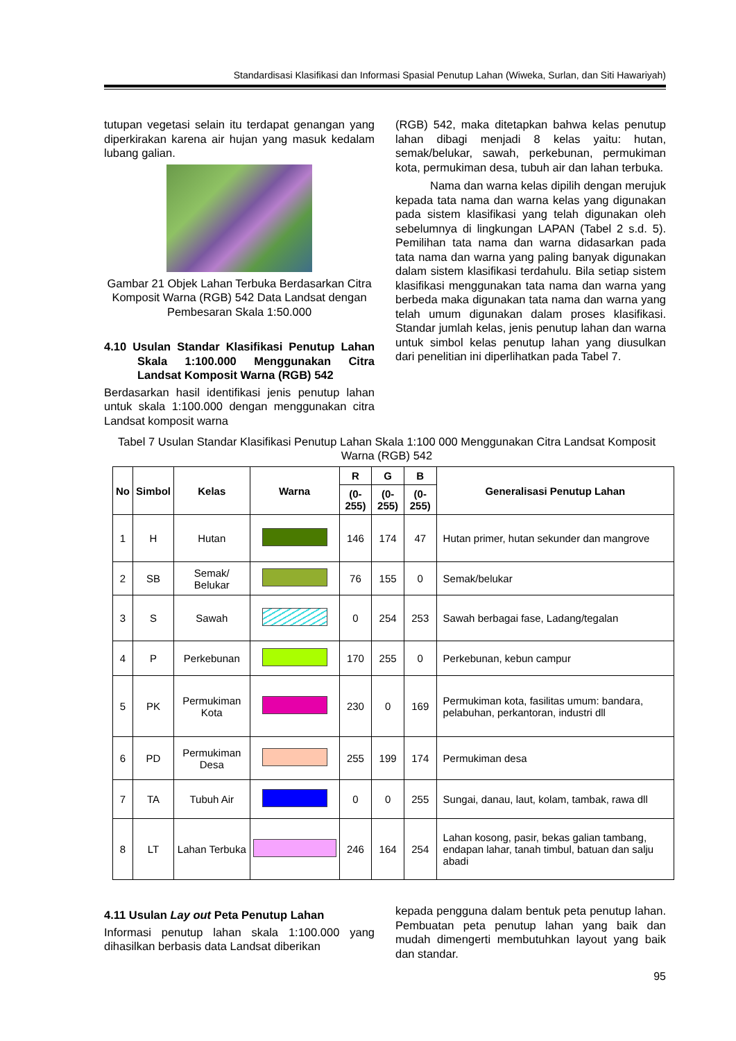Standardisasi Klasifikasi dan Informasi Spasial Penutup Lahan (Wiweka, Surlan, dan Siti Hawariyah)
tutupan vegetasi selain itu terdapat genangan yang diperkirakan karena air hujan yang masuk kedalam lubang galian.
Gambar 21 Objek Lahan Terbuka Berdasarkan Citra Komposit Warna (RGB) 542 Data Landsat dengan Pembesaran Skala 1:50.000
4.10 Usulan Standar Klasifikasi Penutup Lahan Skala 1:100.000 Menggunakan Citra Landsat Komposit Warna (RGB) 542
Berdasarkan hasil identifikasi jenis penutup lahan untuk skala 1:100.000 dengan menggunakan citra Landsat komposit warna
(RGB) 542, maka ditetapkan bahwa kelas penutup lahan dibagi menjadi 8 kelas yaitu: hutan, semak/belukar, sawah, perkebunan, permukiman kota, permukiman desa, tubuh air dan lahan terbuka.
Nama dan warna kelas dipilih dengan merujuk kepada tata nama dan warna kelas yang digunakan pada sistem klasifikasi yang telah digunakan oleh sebelumnya di lingkungan LAPAN (Tabel 2 s.d. 5). Pemilihan tata nama dan warna didasarkan pada tata nama dan warna yang paling banyak digunakan dalam sistem klasifikasi terdahulu. Bila setiap sistem klasifikasi menggunakan tata nama dan warna yang berbeda maka digunakan tata nama dan warna yang telah umum digunakan dalam proses klasifikasi. Standar jumlah kelas, jenis penutup lahan dan warna untuk simbol kelas penutup lahan yang diusulkan dari penelitian ini diperlihatkan pada Tabel 7.
Tabel 7 Usulan Standar Klasifikasi Penutup Lahan Skala 1:100 000 Menggunakan Citra Landsat Komposit Warna (RGB) 542
| No | Simbol | Kelas | Warna | R | G | B | Generalisasi Penutup Lahan |
| --- | --- | --- | --- | --- | --- | --- | --- |
| | | | | (0-255) | (0-255) | (0-255) | |
| 1 | H | Hutan | | 146 | 174 | 47 | Hutan primer, hutan sekunder dan mangrove |
| 2 | SB | Semak/ Belukar | | 76 | 155 | 0 | Semak/belukar |
| 3 | S | Sawah | | 0 | 254 | 253 | Sawah berbagai fase, Ladang/tegalan |
| 4 | P | Perkebunan | | 170 | 255 | 0 | Perkebunan, kebun campur |
| 5 | PK | Permukiman Kota | | 230 | 0 | 169 | Permukiman kota, fasilitas umum: bandara, pelabuhan, perkantoran, industri dll |
| 6 | PD | Permukiman Desa | | 255 | 199 | 174 | Permukiman desa |
| 7 | TA | Tubuh Air | | 0 | 0 | 255 | Sungai, danau, laut, kolam, tambak, rawa dll |
| 8 | LT | Lahan Terbuka | | 246 | 164 | 254 | Lahan kosong, pasir, bekas galian tambang, endapan lahar, tanah timbul, batuan dan salju abadi |
4.11 Usulan Lay out Peta Penutup Lahan
Informasi penutup lahan skala 1:100.000 yang dihasilkan berbasis data Landsat diberikan
kepada pengguna dalam bentuk peta penutup lahan. Pembuatan peta penutup lahan yang baik dan mudah dimengerti membutuhkan layout yang baik dan standar.
95